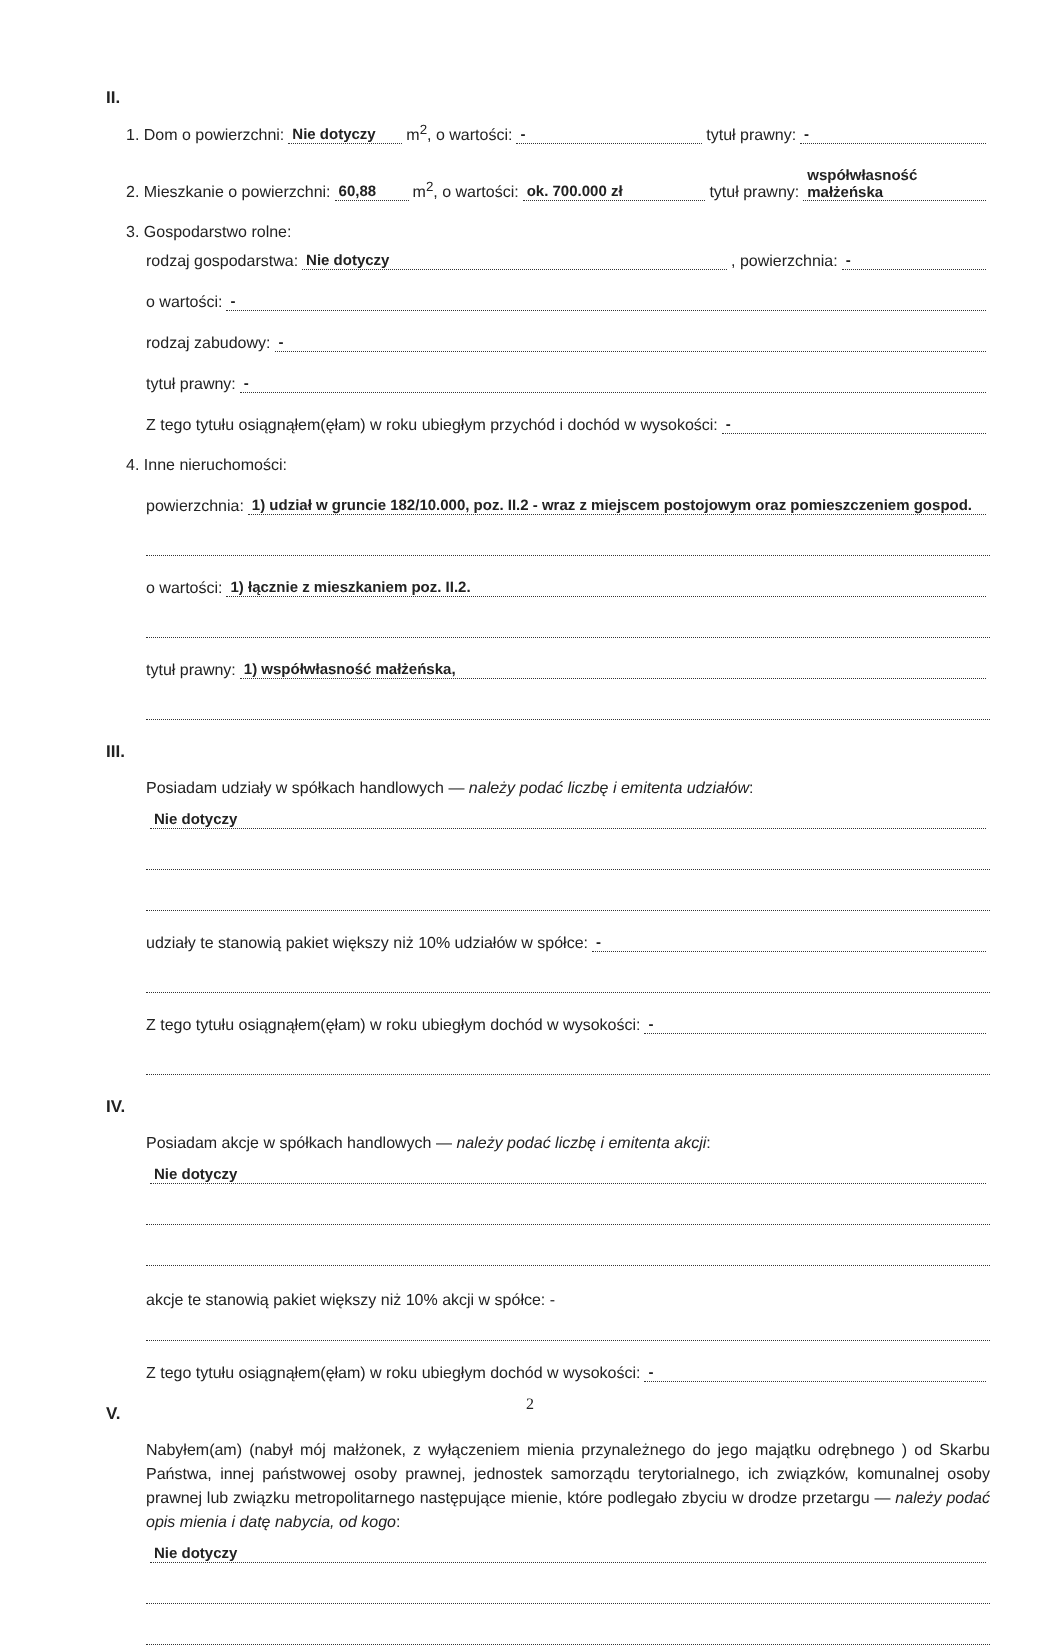II.
1. Dom o powierzchni: Nie dotyczy m<sup>2</sup>, o wartości: - tytuł prawny: -
2. Mieszkanie o powierzchni: 60,88 m<sup>2</sup>, o wartości: ok. 700.000 zł tytuł prawny: współwłasność małżeńska
3. Gospodarstwo rolne:
rodzaj gospodarstwa: Nie dotyczy, powierzchnia: -
o wartości: -
rodzaj zabudowy: -
tytuł prawny: -
Z tego tytułu osiągnąłem(ęłam) w roku ubiegłym przychód i dochód w wysokości: -
4. Inne nieruchomości:
powierzchnia: 1) udział w gruncie 182/10.000, poz. II.2 - wraz z miejscem postojowym oraz pomieszczeniem gospod.
o wartości: 1) łącznie z mieszkaniem poz. II.2.
tytuł prawny: 1) współwłasność małżeńska,
III.
Posiadam udziały w spółkach handlowych — należy podać liczbę i emitenta udziałów:
Nie dotyczy
udziały te stanowią pakiet większy niż 10% udziałów w spółce: -
Z tego tytułu osiągnąłem(ęłam) w roku ubiegłym dochód w wysokości: -
IV.
Posiadam akcje w spółkach handlowych — należy podać liczbę i emitenta akcji:
Nie dotyczy
akcje te stanowią pakiet większy niż 10% akcji w spółce: -
Z tego tytułu osiągnąłem(ęłam) w roku ubiegłym dochód w wysokości: -
V.
Nabyłem(am) (nabył mój małżonek, z wyłączeniem mienia przynależnego do jego majątku odrębnego ) od Skarbu Państwa, innej państwowej osoby prawnej, jednostek samorządu terytorialnego, ich związków, komunalnej osoby prawnej lub związku metropolitarnego następujące mienie, które podlegało zbyciu w drodze przetargu — należy podać opis mienia i datę nabycia, od kogo:
Nie dotyczy
2